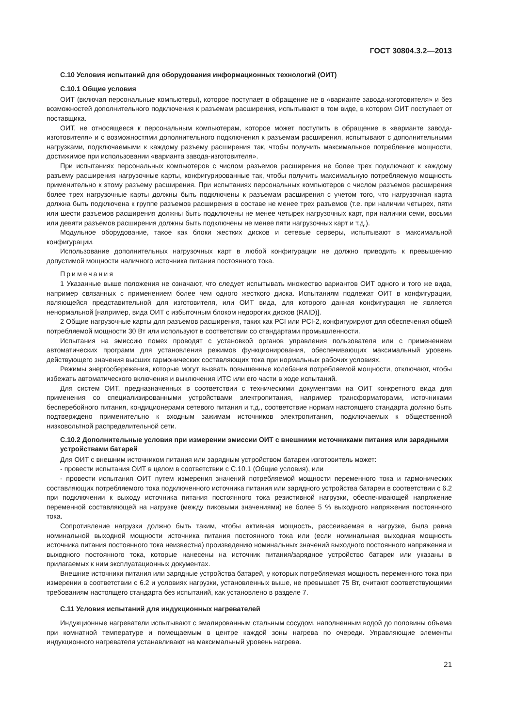ГОСТ 30804.3.2—2013
С.10 Условия испытаний для оборудования информационных технологий (ОИТ)
С.10.1 Общие условия
ОИТ (включая персональные компьютеры), которое поступает в обращение не в «варианте завода-изготовителя» и без возможностей дополнительного подключения к разъемам расширения, испытывают в том виде, в котором ОИТ поступает от поставщика.
ОИТ, не относящееся к персональным компьютерам, которое может поступить в обращение в «варианте завода-изготовителя» и с возможностями дополнительного подключения к разъемам расширения, испытывают с дополнительными нагрузками, подключаемыми к каждому разъему расширения так, чтобы получить максимальное потребление мощности, достижимое при использовании «варианта завода-изготовителя».
При испытаниях персональных компьютеров с числом разъемов расширения не более трех подключают к каждому разъему расширения нагрузочные карты, конфигурированные так, чтобы получить максимальную потребляемую мощность применительно к этому разъему расширения. При испытаниях персональных компьютеров с числом разъемов расширения более трех нагрузочные карты должны быть подключены к разъемам расширения с учетом того, что нагрузочная карта должна быть подключена к группе разъемов расширения в составе не менее трех разъемов (т.е. при наличии четырех, пяти или шести разъемов расширения должны быть подключены не менее четырех нагрузочных карт, при наличии семи, восьми или девяти разъемов расширения должны быть подключены не менее пяти нагрузочных карт и т.д.).
Модульное оборудование, такое как блоки жестких дисков и сетевые серверы, испытывают в максимальной конфигурации.
Использование дополнительных нагрузочных карт в любой конфигурации не должно приводить к превышению допустимой мощности наличного источника питания постоянного тока.
Примечания
1 Указанные выше положения не означают, что следует испытывать множество вариантов ОИТ одного и того же вида, например связанных с применением более чем одного жесткого диска. Испытаниям подлежат ОИТ в конфигурации, являющейся представительной для изготовителя, или ОИТ вида, для которого данная конфигурация не является ненормальной [например, вида ОИТ с избыточным блоком недорогих дисков (RAID)].
2 Общие нагрузочные карты для разъемов расширения, таких как PCI или PCI-2, конфигурируют для обеспечения общей потребляемой мощности 30 Вт или используют в соответствии со стандартами промышленности.
Испытания на эмиссию помех проводят с установкой органов управления пользователя или с применением автоматических программ для установления режимов функционирования, обеспечивающих максимальный уровень действующего значения высших гармонических составляющих тока при нормальных рабочих условиях.
Режимы энергосбережения, которые могут вызвать повышенные колебания потребляемой мощности, отключают, чтобы избежать автоматического включения и выключения ИТС или его части в ходе испытаний.
Для систем ОИТ, предназначенных в соответствии с техническими документами на ОИТ конкретного вида для применения со специализированными устройствами электропитания, например трансформаторами, источниками бесперебойного питания, кондиционерами сетевого питания и т.д., соответствие нормам настоящего стандарта должно быть подтверждено применительно к входным зажимам источников электропитания, подключаемых к общественной низковольтной распределительной сети.
С.10.2 Дополнительные условия при измерении эмиссии ОИТ с внешними источниками питания или зарядными устройствами батарей
Для ОИТ с внешним источником питания или зарядным устройством батареи изготовитель может:
- провести испытания ОИТ в целом в соответствии с С.10.1 (Общие условия), или
- провести испытания ОИТ путем измерения значений потребляемой мощности переменного тока и гармонических составляющих потребляемого тока подключенного источника питания или зарядного устройства батареи в соответствии с 6.2 при подключении к выходу источника питания постоянного тока резистивной нагрузки, обеспечивающей напряжение переменной составляющей на нагрузке (между пиковыми значениями) не более 5 % выходного напряжения постоянного тока.
Сопротивление нагрузки должно быть таким, чтобы активная мощность, рассеиваемая в нагрузке, была равна номинальной выходной мощности источника питания постоянного тока или (если номинальная выходная мощность источника питания постоянного тока неизвестна) произведению номинальных значений выходного постоянного напряжения и выходного постоянного тока, которые нанесены на источник питания/зарядное устройство батареи или указаны в прилагаемых к ним эксплуатационных документах.
Внешние источники питания или зарядные устройства батарей, у которых потребляемая мощность переменного тока при измерении в соответствии с 6.2 и условиях нагрузки, установленных выше, не превышает 75 Вт, считают соответствующими требованиям настоящего стандарта без испытаний, как установлено в разделе 7.
С.11 Условия испытаний для индукционных нагревателей
Индукционные нагреватели испытывают с эмалированным стальным сосудом, наполненным водой до половины объема при комнатной температуре и помещаемым в центре каждой зоны нагрева по очереди. Управляющие элементы индукционного нагревателя устанавливают на максимальный уровень нагрева.
21